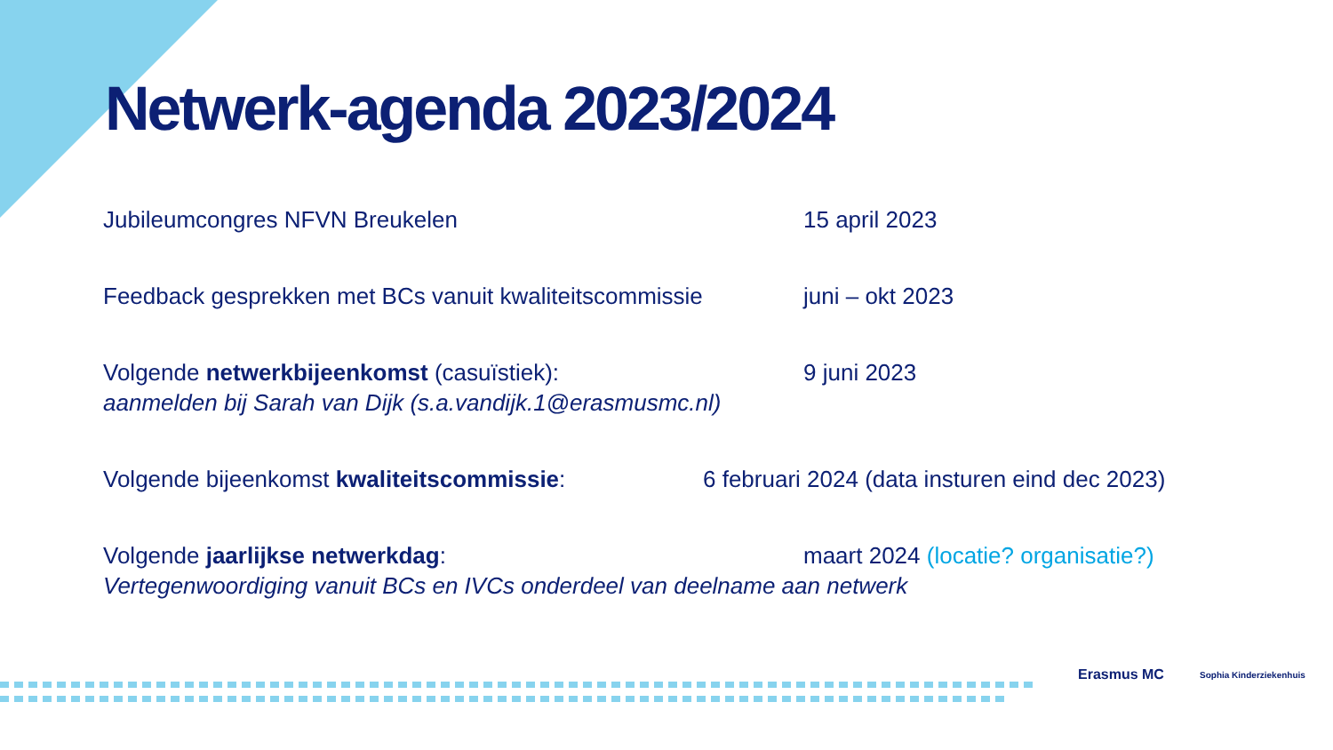Netwerk-agenda 2023/2024
Jubileumcongres NFVN Breukelen 15 april 2023
Feedback gesprekken met BCs vanuit kwaliteitscommissie
juni – okt 2023
Volgende netwerkbijeenkomst (casuïstiek): 9 juni 2023
aanmelden bij Sarah van Dijk (s.a.vandijk.1@erasmusmc.nl)
Volgende bijeenkomst kwaliteitscommissie: 6 februari 2024 (data insturen eind dec 2023)
Volgende jaarlijkse netwerkdag: maart 2024 (locatie? organisatie?)
Vertegenwoordiging vanuit BCs en IVCs onderdeel van deelname aan netwerk
Erasmus MC Sophia Kinderziekenhuis